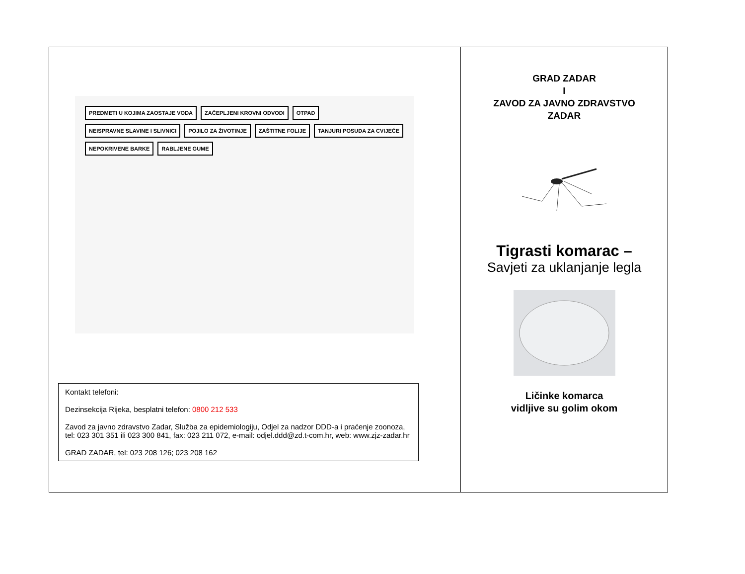PREDMETI U KOJIMA ZAOSTAJE VODA ZAČEPLJENI KROVNI ODVODI OTPAD NEISPRAVNE SLAVINE I SLIVNICI POJILO ZA ŽIVOTINJE ZAŠTITNE FOLIJE TANJURI POSUDA ZA CVIJEĆE NEPOKRIVENE BARKE RABLJENE GUME
Kontakt telefoni:
Dezinsekcija Rijeka, besplatni telefon: 0800 212 533
Zavod za javno zdravstvo Zadar, Služba za epidemiologiju, Odjel za nadzor DDD-a i praćenje zoonoza, tel: 023 301 351 ili 023 300 841, fax: 023 211 072, e-mail: odjel.ddd@zd.t-com.hr, web: www.zjz-zadar.hr
GRAD ZADAR, tel: 023 208 126; 023 208 162
GRAD ZADAR
I
ZAVOD ZA JAVNO ZDRAVSTVO
ZADAR
Tigrasti komarac –
Savjeti za uklanjanje legla
Ličinke komarca
vidljive su golim okom